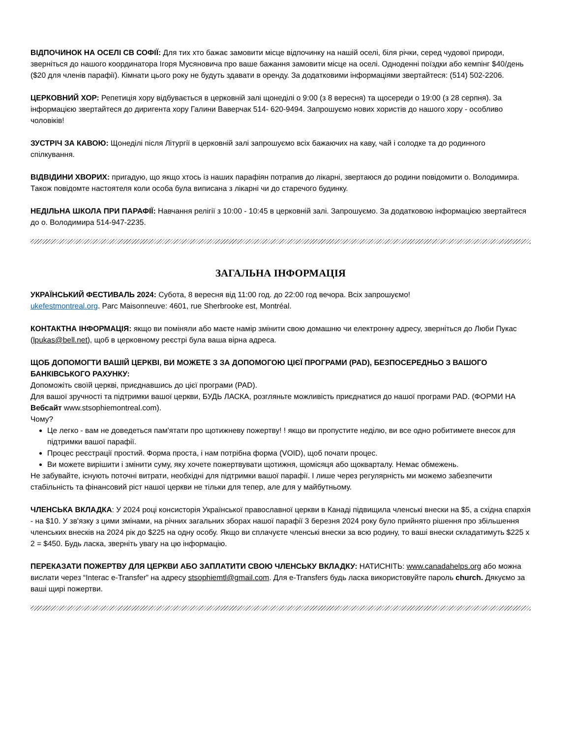ВІДПОЧИНОК НА ОСЕЛІ СВ СОФІЇ: Для тих хто бажає замовити місце відпочинку на нашій оселі, біля річки, серед чудової природи, зверніться до нашого координатора Ігоря Мусяновича про ваше бажання замовити місце на оселі. Одноденні поїздки або кемпінг $40/день ($20 для членів парафії). Кімнати цього року не будуть здавати в оренду. За додатковими інформаціями звертайтеся: (514) 502-2206.
ЦЕРКОВНИЙ ХОР: Репетиція хору відбувається в церковній залі щонеділі о 9:00 (з 8 вересня) та щосереди о 19:00 (з 28 серпня). За інформацією звертайтеся до диригента хору Галини Ваверчак 514- 620-9494. Запрошуємо нових хористів до нашого хору - особливо чоловіків!
ЗУСТРІЧ ЗА КАВОЮ: Щонеділі після Літургії в церковній залі запрошуємо всіх бажаючих на каву, чай і солодке та до родинного спілкування.
ВІДВІДИНИ ХВОРИХ: пригадую, що якщо хтось із наших парафіян потрапив до лікарні, звертаюся до родини повідомити о. Володимира. Також повідомте настоятеля коли особа була виписана з лікарні чи до старечого будинку.
НЕДІЛЬНА ШКОЛА ПРИ ПАРАФІЇ: Навчання релігії з 10:00 - 10:45 в церковній залі. Запрошуємо. За додатковою інформацією звертайтеся до о. Володимира 514-947-2235.
ЗАГАЛЬНА ІНФОРМАЦІЯ
УКРАЇНСЬКИЙ ФЕСТИВАЛЬ 2024: Субота, 8 вересня від 11:00 год. до 22:00 год вечора. Всіх запрошуємо!
ukefestmontreal.org. Parc Maisonneuve: 4601, rue Sherbrooke est, Montréal.
КОНТАКТНА ІНФОРМАЦІЯ: якщо ви поміняли або маєте намір змінити свою домашню чи електронну адресу, зверніться до Люби Пукас (lpukas@bell.net), щоб в церковному реєстрі була ваша вірна адреса.
ЩОБ ДОПОМОГТИ ВАШІЙ ЦЕРКВІ, ВИ МОЖЕТЕ З ЗА ДОПОМОГОЮ ЦІЄЇ ПРОГРАМИ (PAD), БЕЗПОСЕРЕДНЬО З ВАШОГО БАНКІВСЬКОГО РАХУНКУ:
Допоможіть своїй церкві, приєднавшись до цієї програми (PAD).
Для вашої зручності та підтримки вашої церкви, БУДЬ ЛАСКА, розгляньте можливість приєднатися до нашої програми PAD. (ФОРМИ НА Вебсайт www.stsophiemontreal.com).
Чому?
Це легко - вам не доведеться пам'ятати про щотижневу пожертву! ! якщо ви пропустите неділю, ви все одно робитимете внесок для підтримки вашої парафії.
Процес реєстрації простий. Форма проста, і нам потрібна форма (VOID), щоб почати процес.
Ви можете вирішити і змінити суму, яку хочете пожертвувати щотижня, щомісяця або щокварталу. Немає обмежень.
Не забувайте, існують поточні витрати, необхідні для підтримки вашої парафії. І лише через регулярність ми можемо забезпечити стабільність та фінансовий ріст нашої церкви не тільки для тепер, але для у майбутньому.
ЧЛЕНСЬКА ВКЛАДКА: У 2024 році консисторія Української православної церкви в Канаді підвищила членські внески на $5, а східна єпархія - на $10. У зв'язку з цими змінами, на річних загальних зборах нашої парафії 3 березня 2024 року було прийнято рішення про збільшення членських внесків на 2024 рік до $225 на одну особу. Якщо ви сплачуєте членські внески за всю родину, то ваші внески складатимуть $225 x 2 = $450. Будь ласка, зверніть увагу на цю інформацію.
ПЕРЕКАЗАТИ ПОЖЕРТВУ ДЛЯ ЦЕРКВИ АБО ЗАПЛАТИТИ СВОЮ ЧЛЕНСЬКУ ВКЛАДКУ: НАТИСНІТЬ: www.canadahelps.org або можна вислати через “Interac e-Transfer” на адресу stsophiemtl@gmail.com. Для e-Transfers будь ласка використовуйте пароль church. Дякуємо за ваші щирі пожертви.